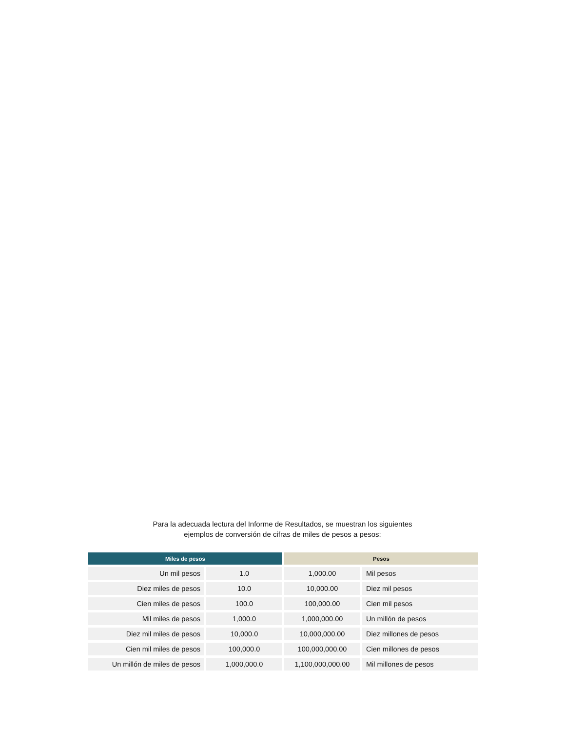Para la adecuada lectura del Informe de Resultados, se muestran los siguientes
ejemplos de conversión de cifras de miles de pesos a pesos:
| Miles de pesos | | Pesos | |
| --- | --- | --- | --- |
| Un mil pesos | 1.0 | 1,000.00 | Mil pesos |
| Diez miles de pesos | 10.0 | 10,000.00 | Diez mil pesos |
| Cien miles de pesos | 100.0 | 100,000.00 | Cien mil pesos |
| Mil miles de pesos | 1,000.0 | 1,000,000.00 | Un millón de pesos |
| Diez mil miles de pesos | 10,000.0 | 10,000,000.00 | Diez millones de pesos |
| Cien mil miles de pesos | 100,000.0 | 100,000,000.00 | Cien millones de pesos |
| Un millón de miles de pesos | 1,000,000.0 | 1,100,000,000.00 | Mil millones de pesos |